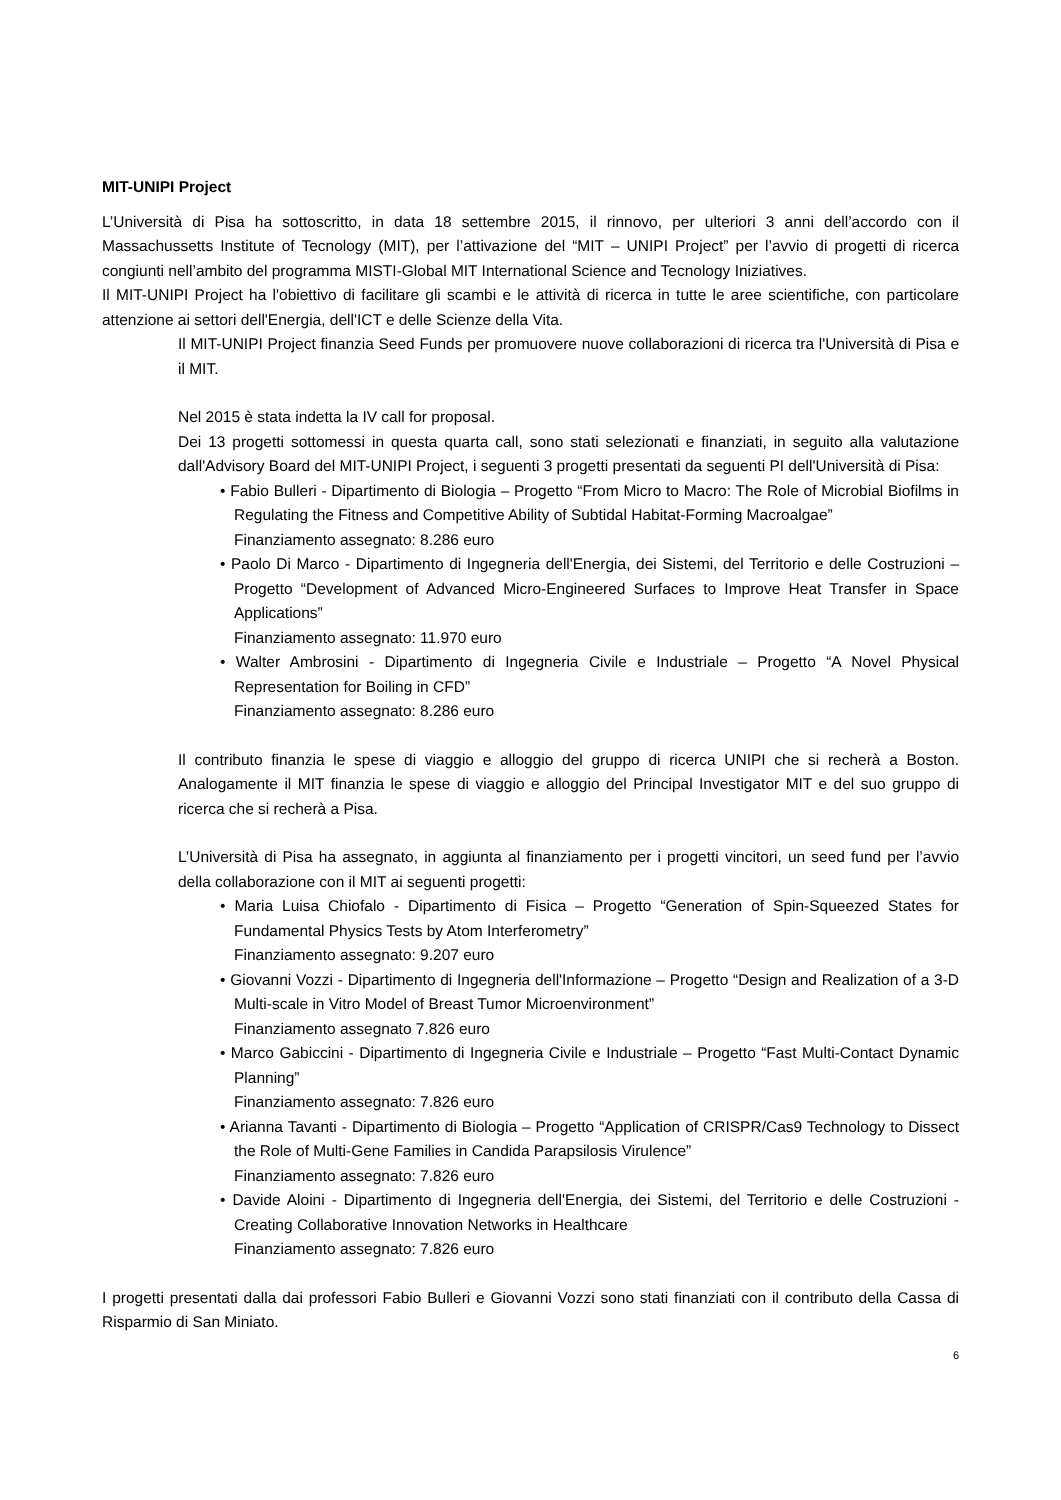MIT-UNIPI Project
L’Università di Pisa ha sottoscritto, in data 18 settembre 2015, il rinnovo, per ulteriori 3 anni dell’accordo con il Massachussetts Institute of Tecnology (MIT), per l’attivazione del “MIT – UNIPI Project” per l’avvio di progetti di ricerca congiunti nell’ambito del programma MISTI-Global MIT International Science and Tecnology Iniziatives.
Il MIT-UNIPI Project ha l'obiettivo di facilitare gli scambi e le attività di ricerca in tutte le aree scientifiche, con particolare attenzione ai settori dell'Energia, dell'ICT e delle Scienze della Vita.
Il MIT-UNIPI Project finanzia Seed Funds per promuovere nuove collaborazioni di ricerca tra l'Università di Pisa e il MIT.
Nel 2015 è stata indetta la IV call for proposal.
Dei 13 progetti sottomessi in questa quarta call, sono stati selezionati e finanziati, in seguito alla valutazione dall'Advisory Board del MIT-UNIPI Project, i seguenti 3 progetti presentati da seguenti PI dell'Università di Pisa:
• Fabio Bulleri - Dipartimento di Biologia – Progetto “From Micro to Macro: The Role of Microbial Biofilms in Regulating the Fitness and Competitive Ability of Subtidal Habitat-Forming Macroalgae”
Finanziamento assegnato: 8.286 euro
• Paolo Di Marco - Dipartimento di Ingegneria dell'Energia, dei Sistemi, del Territorio e delle Costruzioni – Progetto “Development of Advanced Micro-Engineered Surfaces to Improve Heat Transfer in Space Applications”
Finanziamento assegnato: 11.970 euro
• Walter Ambrosini - Dipartimento di Ingegneria Civile e Industriale – Progetto “A Novel Physical Representation for Boiling in CFD”
Finanziamento assegnato: 8.286 euro
Il contributo finanzia le spese di viaggio e alloggio del gruppo di ricerca UNIPI che si recherà a Boston. Analogamente il MIT finanzia le spese di viaggio e alloggio del Principal Investigator MIT e del suo gruppo di ricerca che si recherà a Pisa.
L’Università di Pisa ha assegnato, in aggiunta al finanziamento per i progetti vincitori, un seed fund per l’avvio della collaborazione con il MIT ai seguenti progetti:
• Maria Luisa Chiofalo - Dipartimento di Fisica – Progetto “Generation of Spin-Squeezed States for Fundamental Physics Tests by Atom Interferometry”
Finanziamento assegnato: 9.207 euro
• Giovanni Vozzi - Dipartimento di Ingegneria dell'Informazione – Progetto “Design and Realization of a 3-D Multi-scale in Vitro Model of Breast Tumor Microenvironment”
Finanziamento assegnato 7.826 euro
• Marco Gabiccini - Dipartimento di Ingegneria Civile e Industriale – Progetto “Fast Multi-Contact Dynamic Planning”
Finanziamento assegnato: 7.826 euro
• Arianna Tavanti - Dipartimento di Biologia – Progetto “Application of CRISPR/Cas9 Technology to Dissect the Role of Multi-Gene Families in Candida Parapsilosis Virulence”
Finanziamento assegnato: 7.826 euro
• Davide Aloini - Dipartimento di Ingegneria dell'Energia, dei Sistemi, del Territorio e delle Costruzioni - Creating Collaborative Innovation Networks in Healthcare
Finanziamento assegnato: 7.826 euro
I progetti presentati dalla dai professori Fabio Bulleri e Giovanni Vozzi sono stati finanziati con il contributo della Cassa di Risparmio di San Miniato.
6